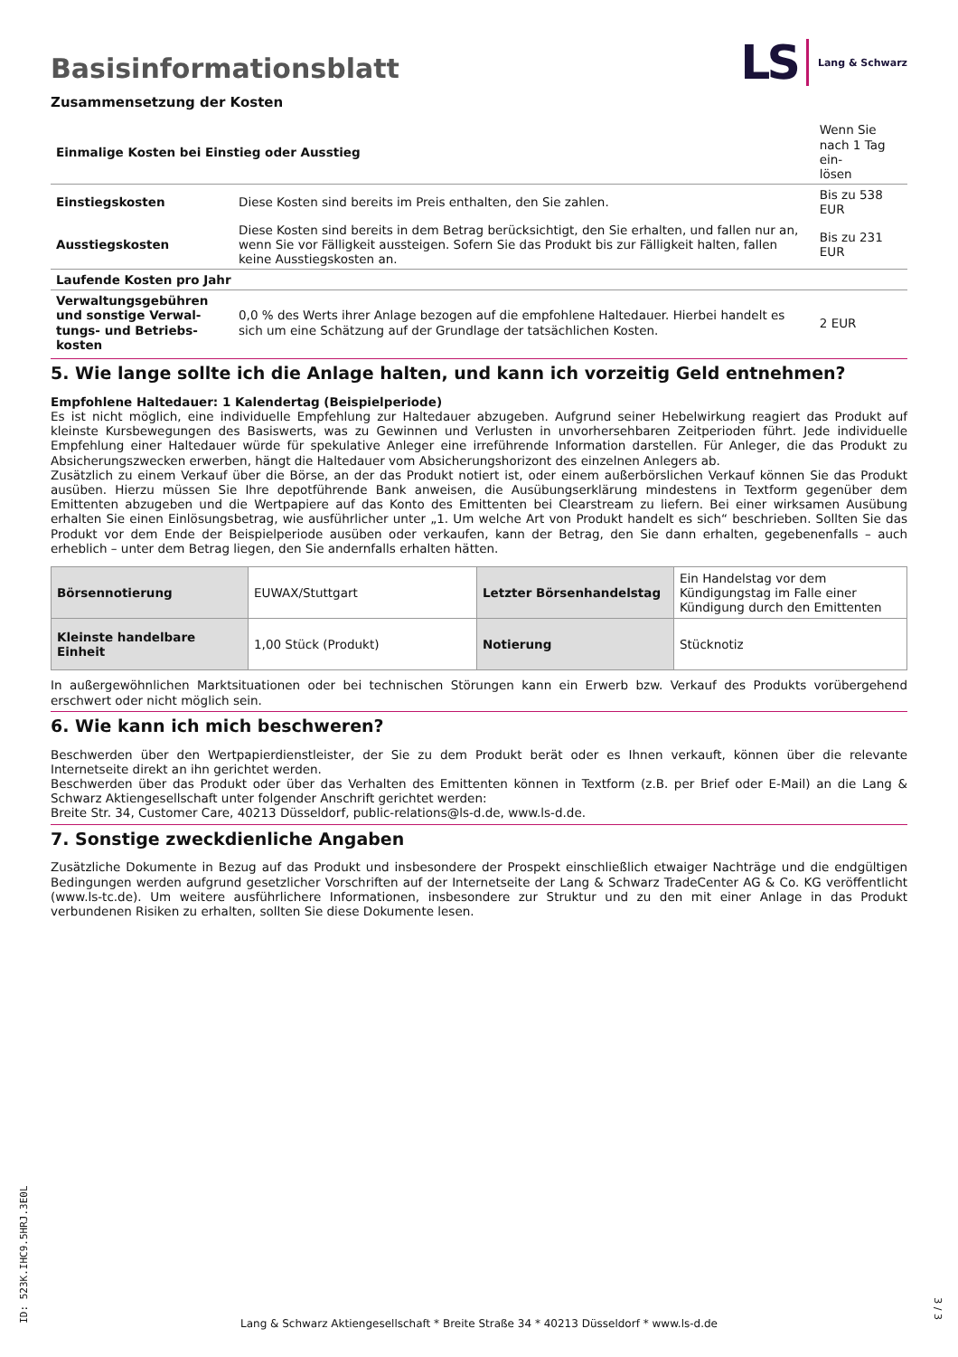Basisinformationsblatt
LS Lang & Schwarz
Zusammensetzung der Kosten
| Einmalige Kosten bei Einstieg oder Ausstieg | | Wenn Sie nach 1 Tag ein- lösen |
| Einstiegskosten | Diese Kosten sind bereits im Preis enthalten, den Sie zahlen. | Bis zu 538 EUR |
| Ausstiegskosten | Diese Kosten sind bereits in dem Betrag berücksichtigt, den Sie erhalten, und fallen nur an, wenn Sie vor Fälligkeit aussteigen. Sofern Sie das Produkt bis zur Fälligkeit halten, fallen keine Ausstiegskosten an. | Bis zu 231 EUR |
| Laufende Kosten pro Jahr | | |
| Verwaltungsgebühren und sonstige Verwal-tungs- und Betriebs-kosten | 0,0 % des Werts ihrer Anlage bezogen auf die empfohlene Haltedauer. Hierbei handelt es sich um eine Schätzung auf der Grundlage der tatsächlichen Kosten. | 2 EUR |
5. Wie lange sollte ich die Anlage halten, und kann ich vorzeitig Geld entnehmen?
Empfohlene Haltedauer: 1 Kalendertag (Beispielperiode)
Es ist nicht möglich, eine individuelle Empfehlung zur Haltedauer abzugeben. Aufgrund seiner Hebelwirkung reagiert das Produkt auf kleinste Kursbewegungen des Basiswerts, was zu Gewinnen und Verlusten in unvorhersehbaren Zeitperioden führt. Jede individuelle Empfehlung einer Haltedauer würde für spekulative Anleger eine irreführende Information darstellen. Für Anleger, die das Produkt zu Absicherungszwecken erwerben, hängt die Haltedauer vom Absicherungshorizont des einzelnen Anlegers ab.
Zusätzlich zu einem Verkauf über die Börse, an der das Produkt notiert ist, oder einem außerbörslichen Verkauf können Sie das Produkt ausüben. Hierzu müssen Sie Ihre depotführende Bank anweisen, die Ausübungserklärung mindestens in Textform gegenüber dem Emittenten abzugeben und die Wertpapiere auf das Konto des Emittenten bei Clearstream zu liefern. Bei einer wirksamen Ausübung erhalten Sie einen Einlösungsbetrag, wie ausführlicher unter „1. Um welche Art von Produkt handelt es sich“ beschrieben. Sollten Sie das Produkt vor dem Ende der Beispielperiode ausüben oder verkaufen, kann der Betrag, den Sie dann erhalten, gegebenenfalls – auch erheblich – unter dem Betrag liegen, den Sie andernfalls erhalten hätten.
| Börsennotierung | EUWAX/Stuttgart | Letzter Börsenhandelstag | Ein Handelstag vor dem Kündigungstag im Falle einer Kündigung durch den Emittenten |
| Kleinste handelbare Einheit | 1,00 Stück (Produkt) | Notierung | Stücknotiz |
In außergewöhnlichen Marktsituationen oder bei technischen Störungen kann ein Erwerb bzw. Verkauf des Produkts vorübergehend erschwert oder nicht möglich sein.
6. Wie kann ich mich beschweren?
Beschwerden über den Wertpapierdienstleister, der Sie zu dem Produkt berät oder es Ihnen verkauft, können über die relevante Internetseite direkt an ihn gerichtet werden.
Beschwerden über das Produkt oder über das Verhalten des Emittenten können in Textform (z.B. per Brief oder E-Mail) an die Lang & Schwarz Aktiengesellschaft unter folgender Anschrift gerichtet werden:
Breite Str. 34, Customer Care, 40213 Düsseldorf, public-relations@ls-d.de, www.ls-d.de.
7. Sonstige zweckdienliche Angaben
Zusätzliche Dokumente in Bezug auf das Produkt und insbesondere der Prospekt einschließlich etwaiger Nachträge und die endgültigen Bedingungen werden aufgrund gesetzlicher Vorschriften auf der Internetseite der Lang & Schwarz TradeCenter AG & Co. KG veröffentlicht (www.ls-tc.de). Um weitere ausführlichere Informationen, insbesondere zur Struktur und zu den mit einer Anlage in das Produkt verbundenen Risiken zu erhalten, sollten Sie diese Dokumente lesen.
ID: 523K.IHC9.5HRJ.3E0L
Lang & Schwarz Aktiengesellschaft * Breite Straße 34 * 40213 Düsseldorf * www.ls-d.de
3 / 3